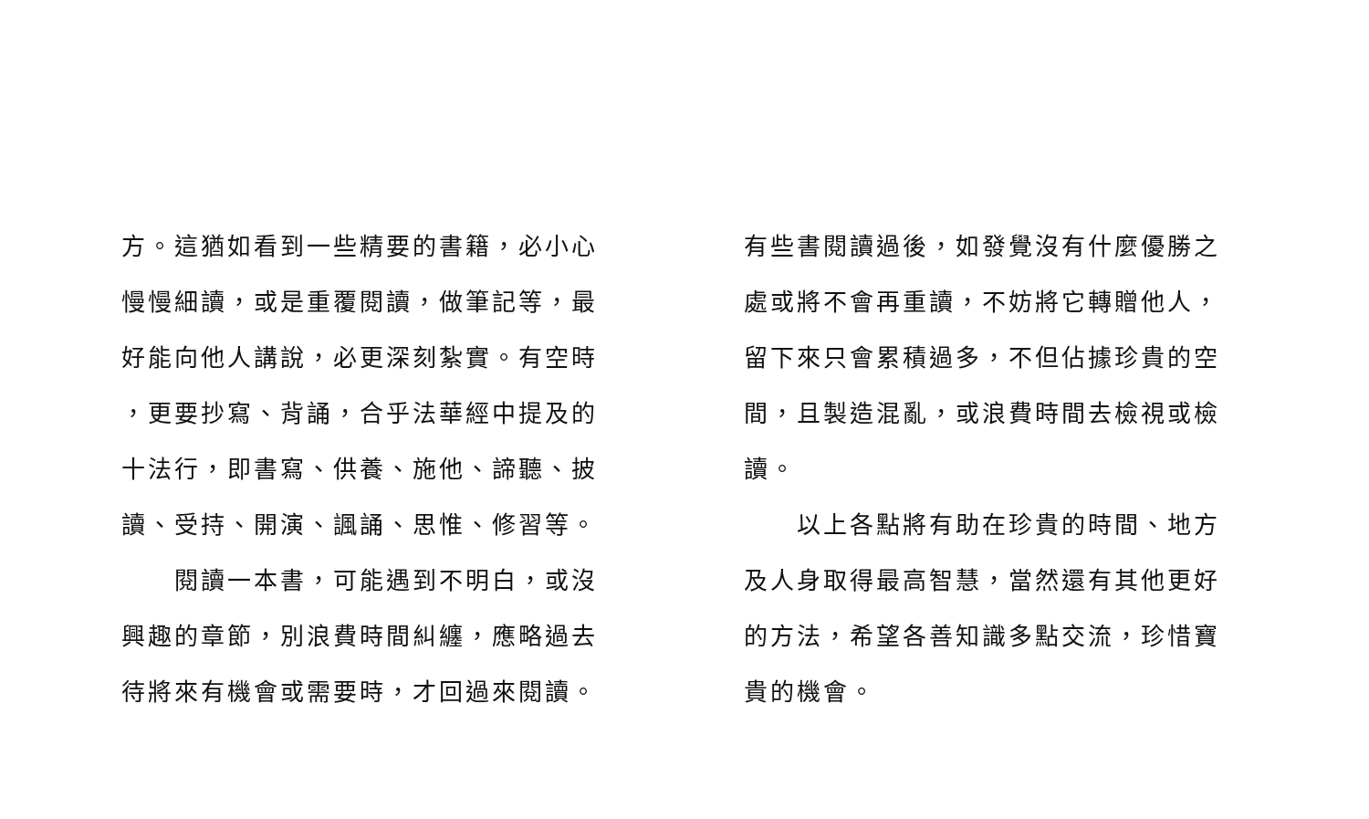方。這猶如看到一些精要的書籍，必小心
慢慢細讀，或是重覆閱讀，做筆記等，最
好能向他人講說，必更深刻紮實。有空時
，更要抄寫、背誦，合乎法華經中提及的
十法行，即書寫、供養、施他、諦聽、披
讀、受持、開演、諷誦、思惟、修習等。
　　閱讀一本書，可能遇到不明白，或沒
興趣的章節，別浪費時間糾纏，應略過去
待將來有機會或需要時，才回過來閱讀。
有些書閱讀過後，如發覺沒有什麼優勝之
處或將不會再重讀，不妨將它轉贈他人，
留下來只會累積過多，不但佔據珍貴的空
間，且製造混亂，或浪費時間去檢視或檢
讀。
　　以上各點將有助在珍貴的時間、地方
及人身取得最高智慧，當然還有其他更好
的方法，希望各善知識多點交流，珍惜寶
貴的機會。